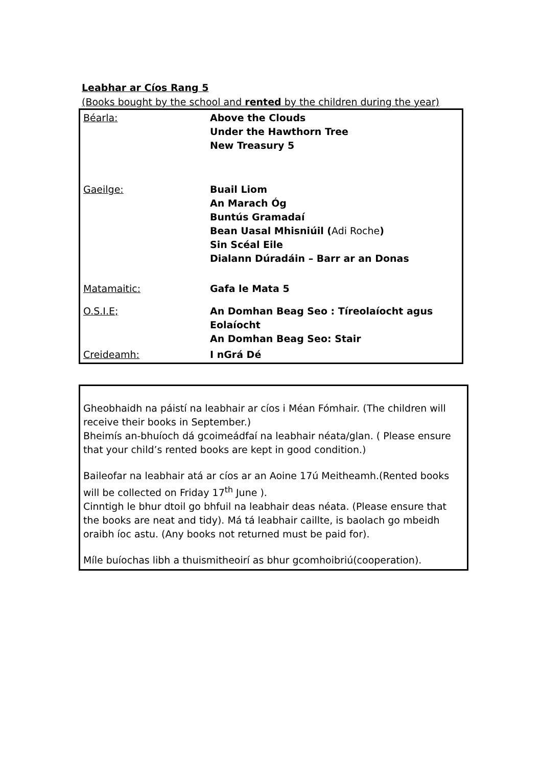Leabhar ar Cíos Rang 5
(Books bought by the school and rented by the children during the year)
| Béarla: | Above the Clouds Under the Hawthorn Tree New Treasury 5 |
| Gaeilge: | Buail Liom An Marach Óg Buntús Gramadaí Bean Uasal Mhisniúil ( Adi Roche ) Sin Scéal Eile Dialann Dúradáin – Barr ar an Donas |
| Matamaitic: | Gafa le Mata 5 |
| O.S.I.E; | An Domhan Beag Seo : Tíreolaíocht agus Eolaíocht An Domhan Beag Seo: Stair |
| Creideamh: | I nGrá Dé |
Gheobhaidh na páistí na leabhair ar cíos i Méan Fómhair. (The children will receive their books in September.)
Bheimís an-bhuíoch dá gcoimeádfaí na leabhair néata/glan. ( Please ensure that your child’s rented books are kept in good condition.)
Baileofar na leabhair atá ar cíos ar an Aoine 17ú Meitheamh.(Rented books will be collected on Friday 17<sup>th</sup> June ).
Cinntigh le bhur dtoil go bhfuil na leabhair deas néata. (Please ensure that the books are neat and tidy). Má tá leabhair caillte, is baolach go mbeidh oraibh íoc astu. (Any books not returned must be paid for).
Míle buíochas libh a thuismitheoirí as bhur gcomhoibriú(cooperation).